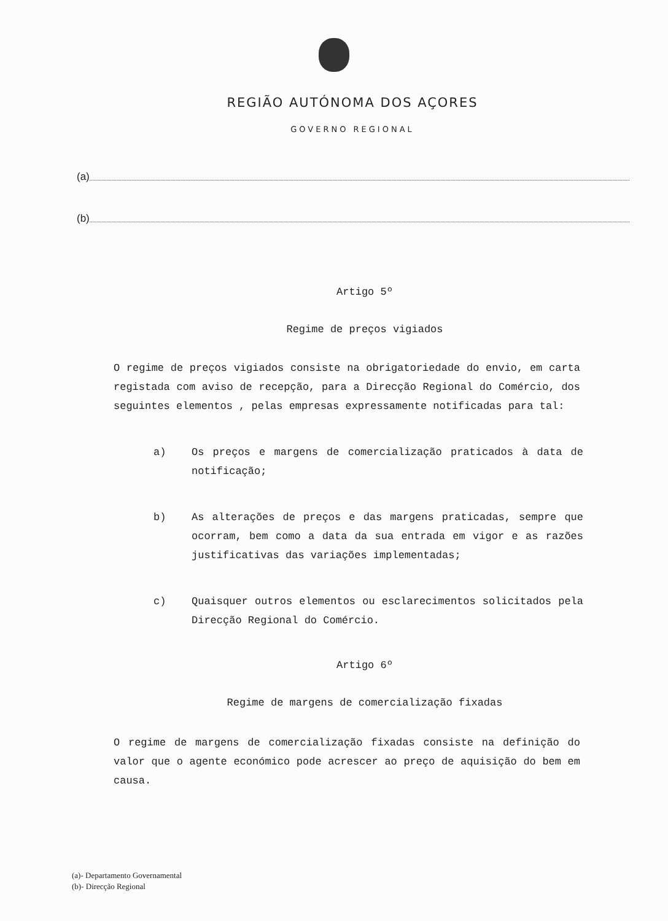REGIÃO AUTÓNOMA DOS AÇORES
GOVERNO REGIONAL
(a)
(b)
Artigo 5º
Regime de preços vigiados
O regime de preços vigiados consiste na obrigatoriedade do envio, em carta registada com aviso de recepção, para a Direcção Regional do Comércio, dos seguintes elementos , pelas empresas expressamente notificadas para tal:
a) Os preços e margens de comercialização praticados à data de notificação;
b) As alterações de preços e das margens praticadas, sempre que ocorram, bem como a data da sua entrada em vigor e as razões justificativas das variações implementadas;
c) Quaisquer outros elementos ou esclarecimentos solicitados pela Direcção Regional do Comércio.
Artigo 6º
Regime de margens de comercialização fixadas
O regime de margens de comercialização fixadas consiste na definição do valor que o agente económico pode acrescer ao preço de aquisição do bem em causa.
(a)- Departamento Governamental
(b)- Direcção Regional